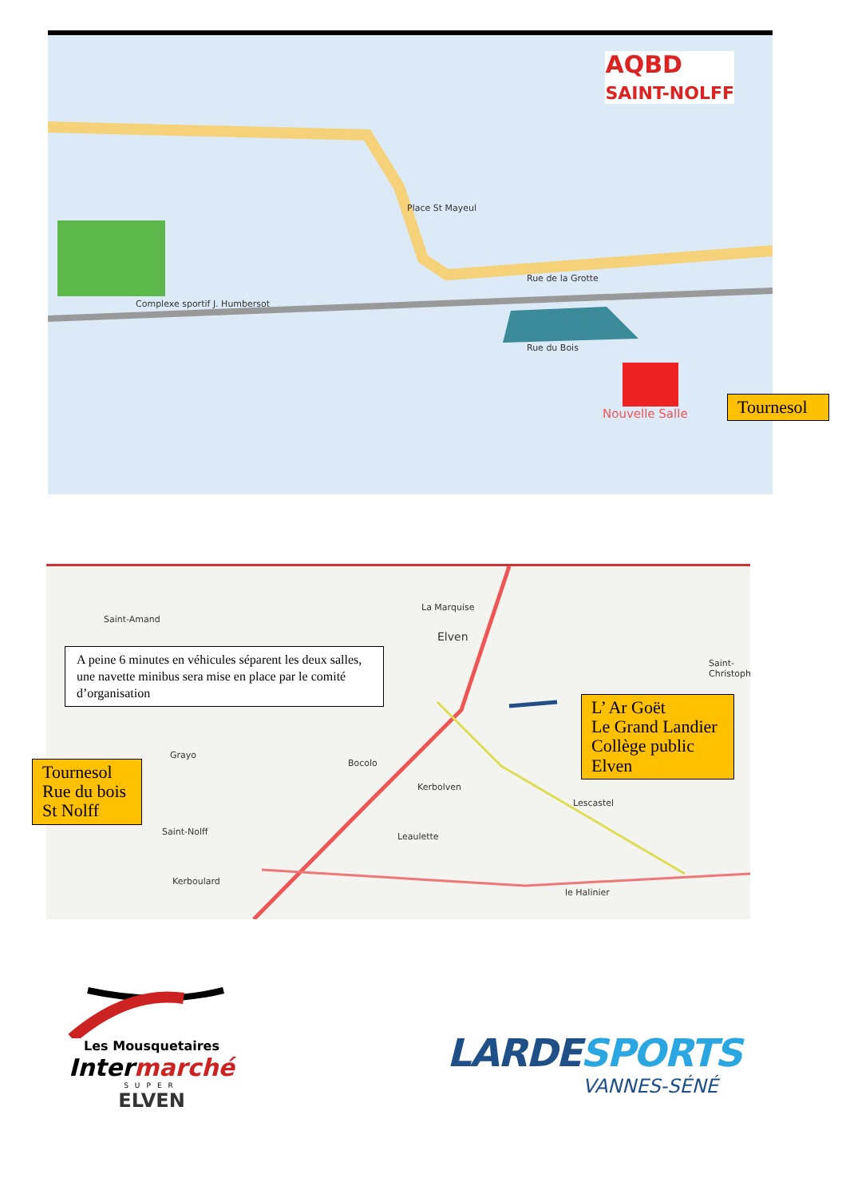AQBD
SAINT-NOLFF
Place St Mayeul
Rue de la Grotte
Rue du Bois
Complexe sportif J. Humbersot
Nouvelle Salle
Tournesol
La Marquise
Elven
Saint-Amand
Saint-Christoph
Grayo
Bocolo
Kerbolven
Lescastel
Leaulette
Saint-Nolff
Kerboulard
le Halinier
A peine 6 minutes en véhicules séparent les deux salles, une navette minibus sera mise en place par le comité d’organisation
L’ Ar Goët
Le Grand Landier
Collège public
Elven
Tournesol
Rue du bois
St Nolff
Les Mousquetaires
Intermarché
SUPER
ELVEN
LARDE SPORTS
VANNES-SÉNÉ